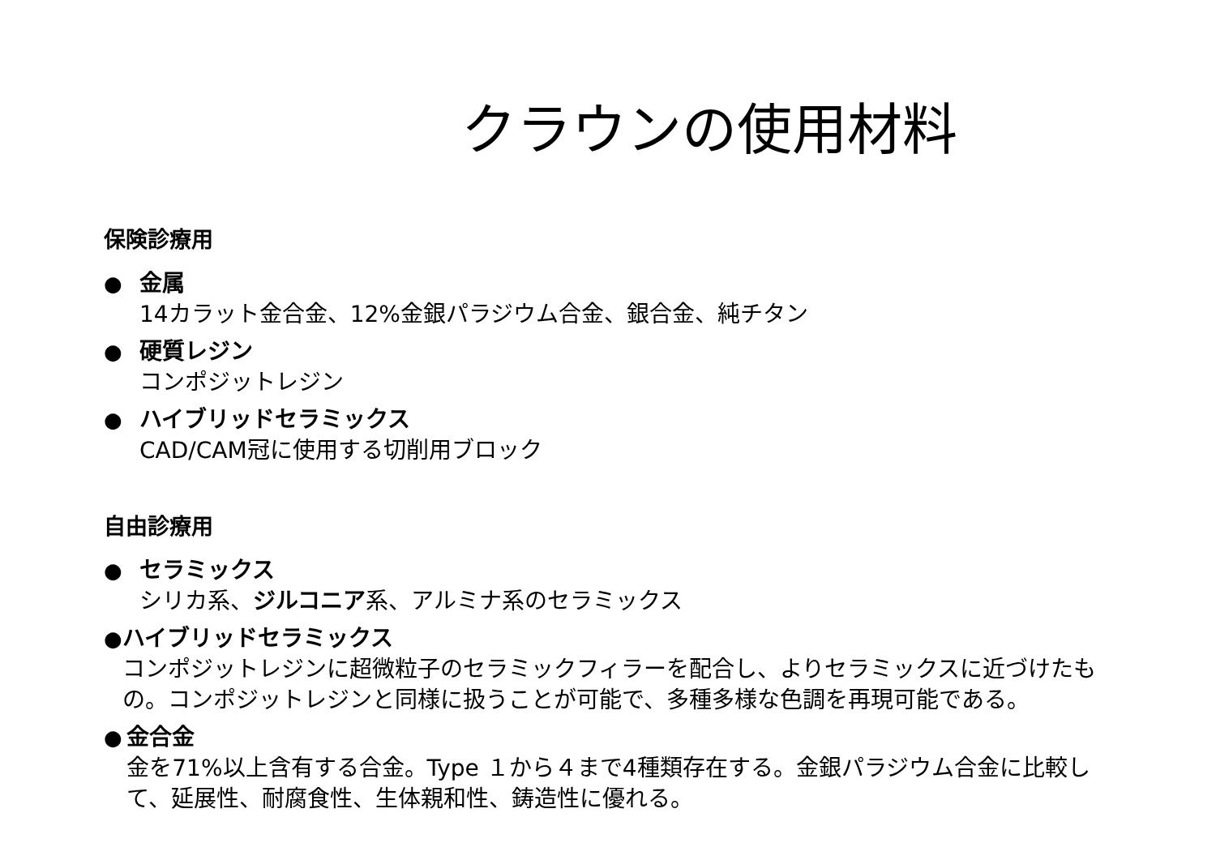クラウンの使用材料
保険診療用
● 金属
14カラット金合金、12%金銀パラジウム合金、銀合金、純チタン
● 硬質レジン
コンポジットレジン
● ハイブリッドセラミックス
CAD/CAM冠に使用する切削用ブロック
自由診療用
● セラミックス
シリカ系、ジルコニア系、アルミナ系のセラミックス
● ハイブリッドセラミックス
コンポジットレジンに超微粒子のセラミックフィラーを配合し、よりセラミックスに近づけたもの。コンポジットレジンと同様に扱うことが可能で、多種多様な色調を再現可能である。
● 金合金
金を71%以上含有する合金。Type １から４まで4種類存在する。金銀パラジウム合金に比較して、延展性、耐腐食性、生体親和性、鋳造性に優れる。